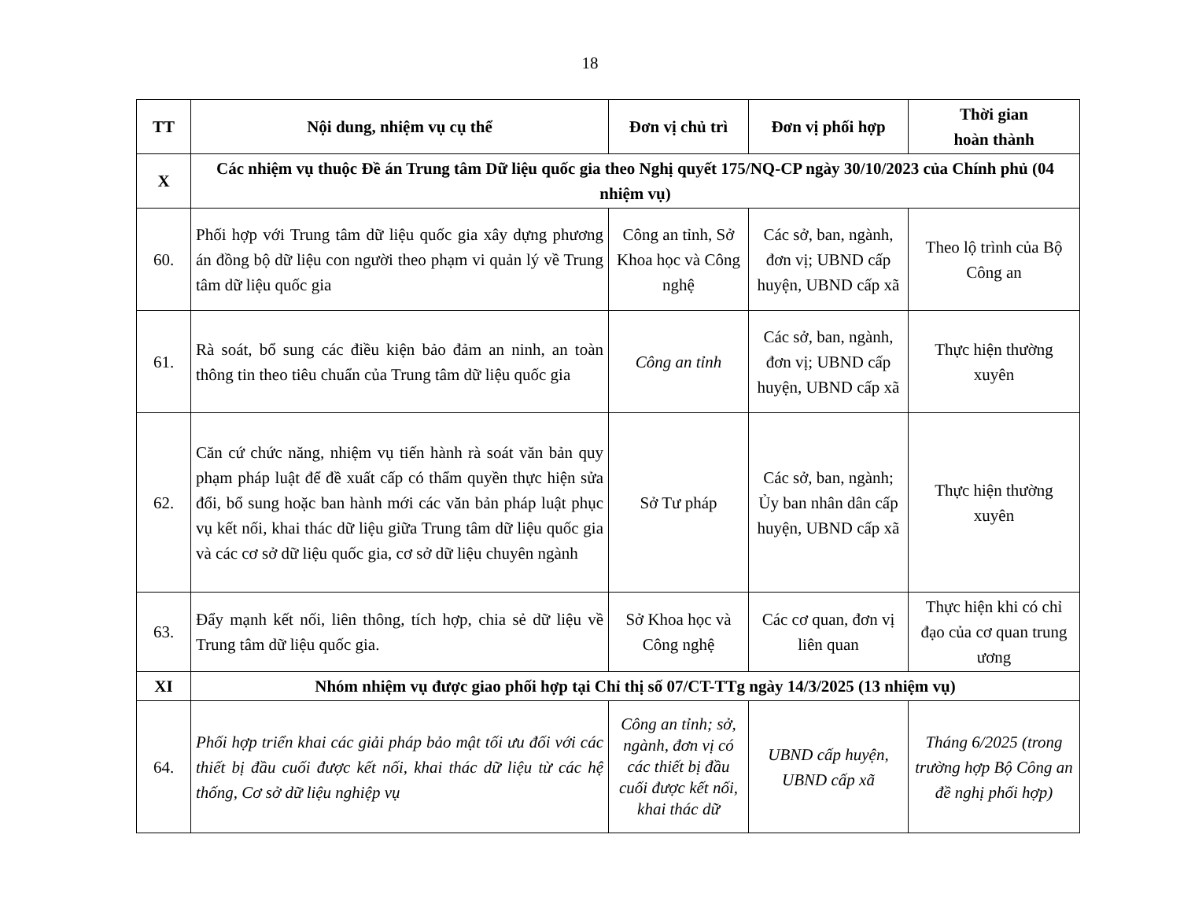18
| TT | Nội dung, nhiệm vụ cụ thể | Đơn vị chủ trì | Đơn vị phối hợp | Thời gian hoàn thành |
| --- | --- | --- | --- | --- |
| X | Các nhiệm vụ thuộc Đề án Trung tâm Dữ liệu quốc gia theo Nghị quyết 175/NQ-CP ngày 30/10/2023 của Chính phủ (04 nhiệm vụ) | | | |
| 60. | Phối hợp với Trung tâm dữ liệu quốc gia xây dựng phương án đồng bộ dữ liệu con người theo phạm vi quản lý về Trung tâm dữ liệu quốc gia | Công an tỉnh, Sở Khoa học và Công nghệ | Các sở, ban, ngành, đơn vị; UBND cấp huyện, UBND cấp xã | Theo lộ trình của Bộ Công an |
| 61. | Rà soát, bổ sung các điều kiện bảo đảm an ninh, an toàn thông tin theo tiêu chuẩn của Trung tâm dữ liệu quốc gia | Công an tỉnh | Các sở, ban, ngành, đơn vị; UBND cấp huyện, UBND cấp xã | Thực hiện thường xuyên |
| 62. | Căn cứ chức năng, nhiệm vụ tiến hành rà soát văn bản quy phạm pháp luật để đề xuất cấp có thẩm quyền thực hiện sửa đổi, bổ sung hoặc ban hành mới các văn bản pháp luật phục vụ kết nối, khai thác dữ liệu giữa Trung tâm dữ liệu quốc gia và các cơ sở dữ liệu quốc gia, cơ sở dữ liệu chuyên ngành | Sở Tư pháp | Các sở, ban, ngành; Ủy ban nhân dân cấp huyện, UBND cấp xã | Thực hiện thường xuyên |
| 63. | Đẩy mạnh kết nối, liên thông, tích hợp, chia sẻ dữ liệu về Trung tâm dữ liệu quốc gia. | Sở Khoa học và Công nghệ | Các cơ quan, đơn vị liên quan | Thực hiện khi có chỉ đạo của cơ quan trung ương |
| XI | Nhóm nhiệm vụ được giao phối hợp tại Chỉ thị số 07/CT-TTg ngày 14/3/2025 (13 nhiệm vụ) | | | |
| 64. | Phối hợp triển khai các giải pháp bảo mật tối ưu đối với các thiết bị đầu cuối được kết nối, khai thác dữ liệu từ các hệ thống, Cơ sở dữ liệu nghiệp vụ | Công an tỉnh; sở, ngành, đơn vị có các thiết bị đầu cuối được kết nối, khai thác dữ | UBND cấp huyện, UBND cấp xã | Tháng 6/2025 (trong trường hợp Bộ Công an đề nghị phối hợp) |